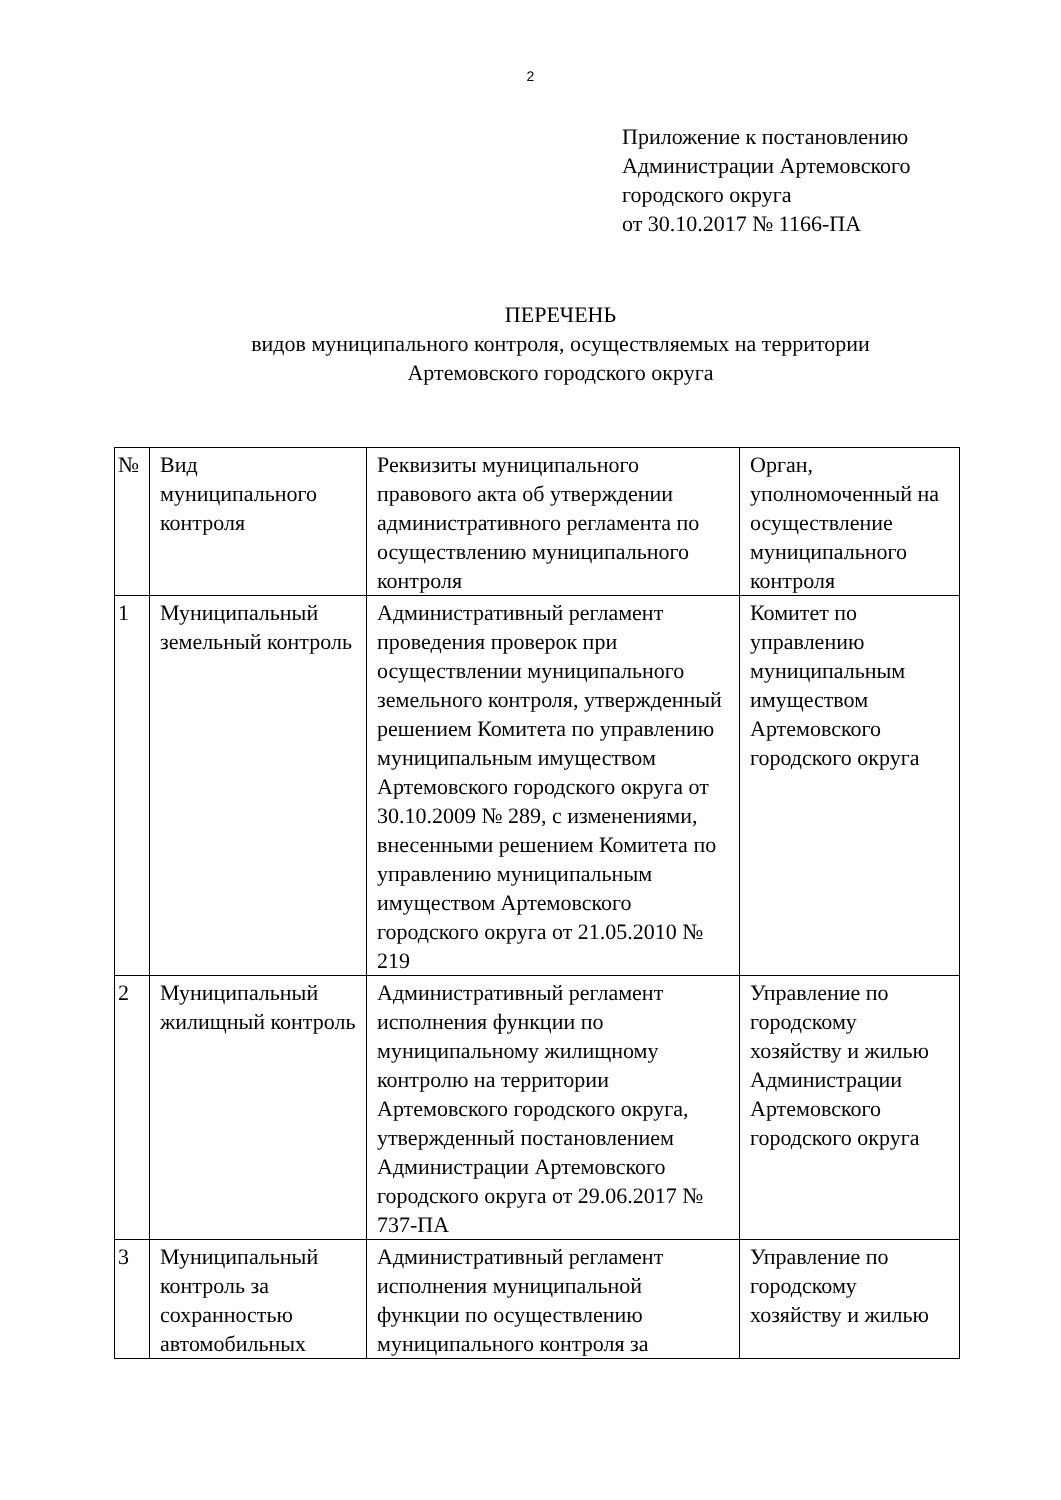2
Приложение к постановлению
Администрации Артемовского
городского округа
от 30.10.2017 № 1166-ПА
ПЕРЕЧЕНЬ
видов муниципального контроля, осуществляемых на территории
Артемовского городского округа
| № | Вид муниципального контроля | Реквизиты муниципального правового акта об утверждении административного регламента по осуществлению муниципального контроля | Орган, уполномоченный на осуществление муниципального контроля |
| 1 | Муниципальный земельный контроль | Административный регламент проведения проверок при осуществлении муниципального земельного контроля, утвержденный решением Комитета по управлению муниципальным имуществом Артемовского городского округа от 30.10.2009 № 289, с изменениями, внесенными решением Комитета по управлению муниципальным имуществом Артемовского городского округа от 21.05.2010 № 219 | Комитет по управлению муниципальным имуществом Артемовского городского округа |
| 2 | Муниципальный жилищный контроль | Административный регламент исполнения функции по муниципальному жилищному контролю на территории Артемовского городского округа, утвержденный постановлением Администрации Артемовского городского округа от 29.06.2017 № 737-ПА | Управление по городскому хозяйству и жилью Администрации Артемовского городского округа |
| 3 | Муниципальный контроль за сохранностью автомобильных | Административный регламент исполнения муниципальной функции по осуществлению муниципального контроля за | Управление по городскому хозяйству и жилью |